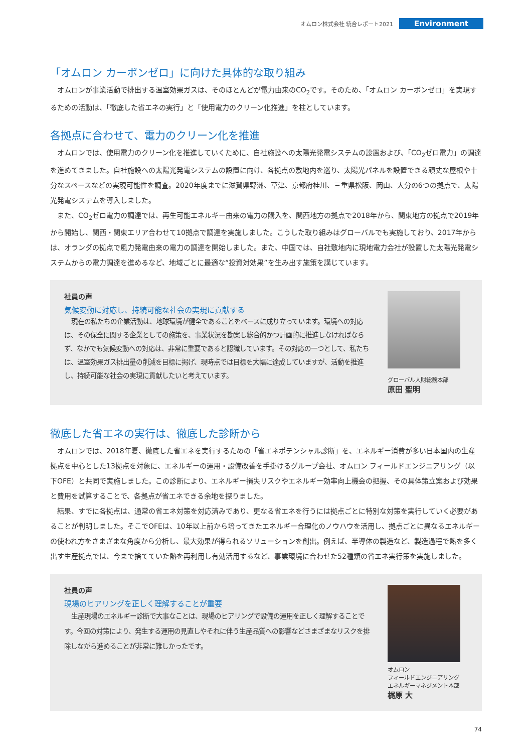オムロン株式会社 統合レポート2021 Environment
「オムロン カーボンゼロ」に向けた具体的な取り組み
オムロンが事業活動で排出する温室効果ガスは、そのほとんどが電力由来のCO<sub>2</sub>です。そのため、「オムロン カーボンゼロ」を実現するための活動は、「徹底した省エネの実行」と「使用電力のクリーン化推進」を柱としています。
各拠点に合わせて、電力のクリーン化を推進
オムロンでは、使用電力のクリーン化を推進していくために、自社施設への太陽光発電システムの設置および、「CO<sub>2</sub>ゼロ電力」の調達を進めてきました。自社施設への太陽光発電システムの設置に向け、各拠点の敷地内を巡り、太陽光パネルを設置できる頑丈な屋根や十分なスペースなどの実現可能性を調査。2020年度までに滋賀県野洲、草津、京都府桂川、三重県松阪、岡山、大分の6つの拠点で、太陽光発電システムを導入しました。
また、CO<sub>2</sub>ゼロ電力の調達では、再生可能エネルギー由来の電力の購入を、関西地方の拠点で2018年から、関東地方の拠点で2019年から開始し、関西・関東エリア合わせて10拠点で調達を実施しました。こうした取り組みはグローバルでも実施しており、2017年からは、オランダの拠点で風力発電由来の電力の調達を開始しました。また、中国では、自社敷地内に現地電力会社が設置した太陽光発電システムからの電力調達を進めるなど、地域ごとに最適な“投資対効果”を生み出す施策を講じています。
社員の声
気候変動に対応し、持続可能な社会の実現に貢献する
現在の私たちの企業活動は、地球環境が健全であることをベースに成り立っています。環境への対応は、その保全に関する企業としての施策を、事業状況を勘案し総合的かつ計画的に推進しなければならず、なかでも気候変動への対応は、非常に重要であると認識しています。その対応の一つとして、私たちは、温室効果ガス排出量の削減を目標に掲げ、現時点では目標を大幅に達成していますが、活動を推進し、持続可能な社会の実現に貢献したいと考えています。
グローバル人財総務本部
原田 聖明
徹底した省エネの実行は、徹底した診断から
オムロンでは、2018年夏、徹底した省エネを実行するための「省エネポテンシャル診断」を、エネルギー消費が多い日本国内の生産拠点を中心とした13拠点を対象に、エネルギーの運用・設備改善を手掛けるグループ会社、オムロン フィールドエンジニアリング（以下OFE）と共同で実施しました。この診断により、エネルギー損失リスクやエネルギー効率向上機会の把握、その具体策立案および効果と費用を試算することで、各拠点が省エネできる余地を探りました。
結果、すでに各拠点は、通常の省エネ対策を対応済みであり、更なる省エネを行うには拠点ごとに特別な対策を実行していく必要があることが判明しました。そこでOFEは、10年以上前から培ってきたエネルギー合理化のノウハウを活用し、拠点ごとに異なるエネルギーの使われ方をさまざまな角度から分析し、最大効果が得られるソリューションを創出。例えば、半導体の製造など、製造過程で熱を多く出す生産拠点では、今まで捨てていた熱を再利用し有効活用するなど、事業環境に合わせた52種類の省エネ実行策を実施しました。
社員の声
現場のヒアリングを正しく理解することが重要
生産現場のエネルギー診断で大事なことは、現場のヒアリングで設備の運用を正しく理解することです。今回の対策により、発生する運用の見直しやそれに伴う生産品質への影響などさまざまなリスクを排除しながら進めることが非常に難しかったです。
オムロン
フィールドエンジニアリング
エネルギーマネジメント本部
梶原 大
74